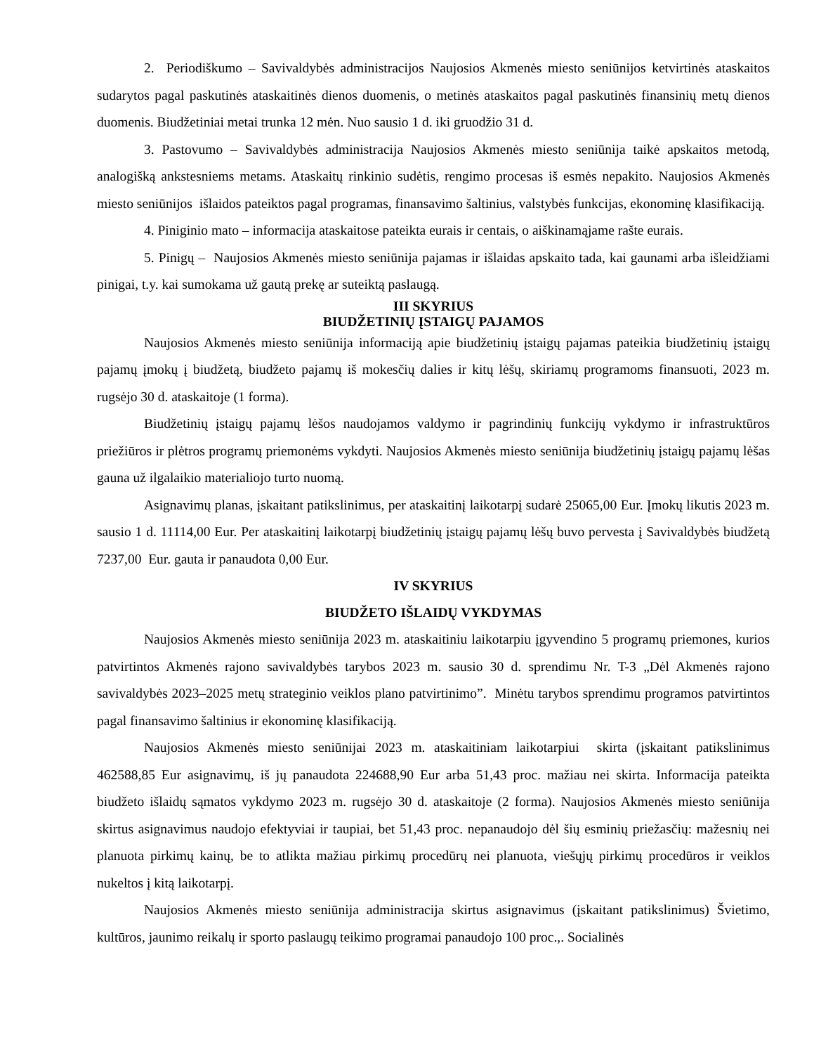2. Periodiškumo – Savivaldybės administracijos Naujosios Akmenės miesto seniūnijos ketvirtinės ataskaitos sudarytos pagal paskutinės ataskaitinės dienos duomenis, o metinės ataskaitos pagal paskutinės finansinių metų dienos duomenis. Biudžetiniai metai trunka 12 mėn. Nuo sausio 1 d. iki gruodžio 31 d.
3. Pastovumo – Savivaldybės administracija Naujosios Akmenės miesto seniūnija taikė apskaitos metodą, analogišką ankstesniems metams. Ataskaitų rinkinio sudėtis, rengimo procesas iš esmės nepakito. Naujosios Akmenės miesto seniūnijos išlaidos pateiktos pagal programas, finansavimo šaltinius, valstybės funkcijas, ekonominę klasifikaciją.
4. Piniginio mato – informacija ataskaitose pateikta eurais ir centais, o aiškinamąjame rašte eurais.
5. Pinigų – Naujosios Akmenės miesto seniūnija pajamas ir išlaidas apskaito tada, kai gaunami arba išleidžiami pinigai, t.y. kai sumokama už gautą prekę ar suteiktą paslaugą.
III SKYRIUS
BIUDŽETINIŲ ĮSTAIGŲ PAJAMOS
Naujosios Akmenės miesto seniūnija informaciją apie biudžetinių įstaigų pajamas pateikia biudžetinių įstaigų pajamų įmokų į biudžetą, biudžeto pajamų iš mokesčių dalies ir kitų lėšų, skiriamų programoms finansuoti, 2023 m. rugsėjo 30 d. ataskaitoje (1 forma).
Biudžetinių įstaigų pajamų lėšos naudojamos valdymo ir pagrindinių funkcijų vykdymo ir infrastruktūros priežiūros ir plėtros programų priemonėms vykdyti. Naujosios Akmenės miesto seniūnija biudžetinių įstaigų pajamų lėšas gauna už ilgalaikio materialiojo turto nuomą.
Asignavimų planas, įskaitant patikslinimus, per ataskaitinį laikotarpį sudarė 25065,00 Eur. Įmokų likutis 2023 m. sausio 1 d. 11114,00 Eur. Per ataskaitinį laikotarpį biudžetinių įstaigų pajamų lėšų buvo pervesta į Savivaldybės biudžetą 7237,00 Eur. gauta ir panaudota 0,00 Eur.
IV SKYRIUS
BIUDŽETO IŠLAIDŲ VYKDYMAS
Naujosios Akmenės miesto seniūnija 2023 m. ataskaitiniu laikotarpiu įgyvendino 5 programų priemones, kurios patvirtintos Akmenės rajono savivaldybės tarybos 2023 m. sausio 30 d. sprendimu Nr. T-3 „Dėl Akmenės rajono savivaldybės 2023–2025 metų strateginio veiklos plano patvirtinimo”. Minėtu tarybos sprendimu programos patvirtintos pagal finansavimo šaltinius ir ekonominę klasifikaciją.
Naujosios Akmenės miesto seniūnijai 2023 m. ataskaitiniam laikotarpiui skirta (įskaitant patikslinimus 462588,85 Eur asignavimų, iš jų panaudota 224688,90 Eur arba 51,43 proc. mažiau nei skirta. Informacija pateikta biudžeto išlaidų sąmatos vykdymo 2023 m. rugsėjo 30 d. ataskaitoje (2 forma). Naujosios Akmenės miesto seniūnija skirtus asignavimus naudojo efektyviai ir taupiai, bet 51,43 proc. nepanaudojo dėl šių esminių priežasčių: mažesnių nei planuota pirkimų kainų, be to atlikta mažiau pirkimų procedūrų nei planuota, viešųjų pirkimų procedūros ir veiklos nukeltos į kitą laikotarpį.
Naujosios Akmenės miesto seniūnija administracija skirtus asignavimus (įskaitant patikslinimus) Švietimo, kultūros, jaunimo reikalų ir sporto paslaugų teikimo programai panaudojo 100 proc.,. Socialinės